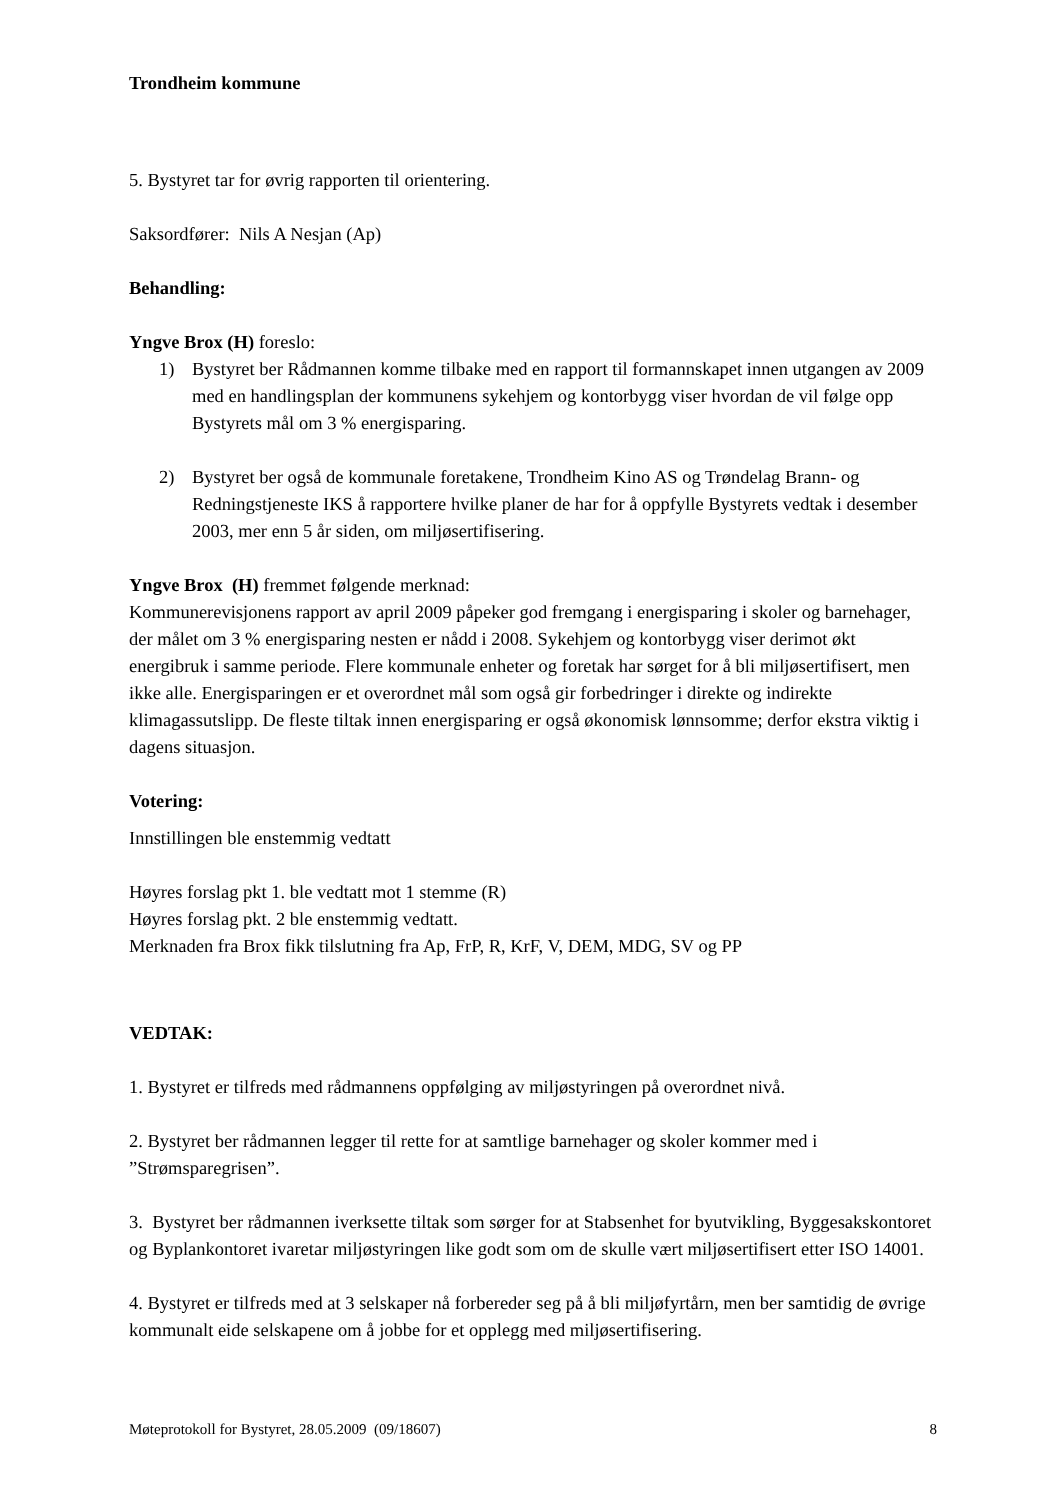Trondheim kommune
5. Bystyret tar for øvrig rapporten til orientering.
Saksordfører: Nils A Nesjan (Ap)
Behandling:
Yngve Brox (H) foreslo:
1) Bystyret ber Rådmannen komme tilbake med en rapport til formannskapet innen utgangen av 2009 med en handlingsplan der kommunens sykehjem og kontorbygg viser hvordan de vil følge opp Bystyrets mål om 3 % energisparing.
2) Bystyret ber også de kommunale foretakene, Trondheim Kino AS og Trøndelag Brann- og Redningstjeneste IKS å rapportere hvilke planer de har for å oppfylle Bystyrets vedtak i desember 2003, mer enn 5 år siden, om miljøsertifisering.
Yngve Brox (H) fremmet følgende merknad:
Kommunerevisjonens rapport av april 2009 påpeker god fremgang i energisparing i skoler og barnehager, der målet om 3 % energisparing nesten er nådd i 2008. Sykehjem og kontorbygg viser derimot økt energibruk i samme periode. Flere kommunale enheter og foretak har sørget for å bli miljøsertifisert, men ikke alle. Energisparingen er et overordnet mål som også gir forbedringer i direkte og indirekte klimagassutslipp. De fleste tiltak innen energisparing er også økonomisk lønnsomme; derfor ekstra viktig i dagens situasjon.
Votering:
Innstillingen ble enstemmig vedtatt
Høyres forslag pkt 1. ble vedtatt mot 1 stemme (R)
Høyres forslag pkt. 2 ble enstemmig vedtatt.
Merknaden fra Brox fikk tilslutning fra Ap, FrP, R, KrF, V, DEM, MDG, SV og PP
VEDTAK:
1. Bystyret er tilfreds med rådmannens oppfølging av miljøstyringen på overordnet nivå.
2. Bystyret ber rådmannen legger til rette for at samtlige barnehager og skoler kommer med i ”Strømsparegrisen”.
3. Bystyret ber rådmannen iverksette tiltak som sørger for at Stabsenhet for byutvikling, Byggesakskontoret og Byplankontoret ivaretar miljøstyringen like godt som om de skulle vært miljøsertifisert etter ISO 14001.
4. Bystyret er tilfreds med at 3 selskaper nå forbereder seg på å bli miljøfyrtårn, men ber samtidig de øvrige kommunalt eide selskapene om å jobbe for et opplegg med miljøsertifisering.
Møteprotokoll for Bystyret, 28.05.2009 (09/18607) 8